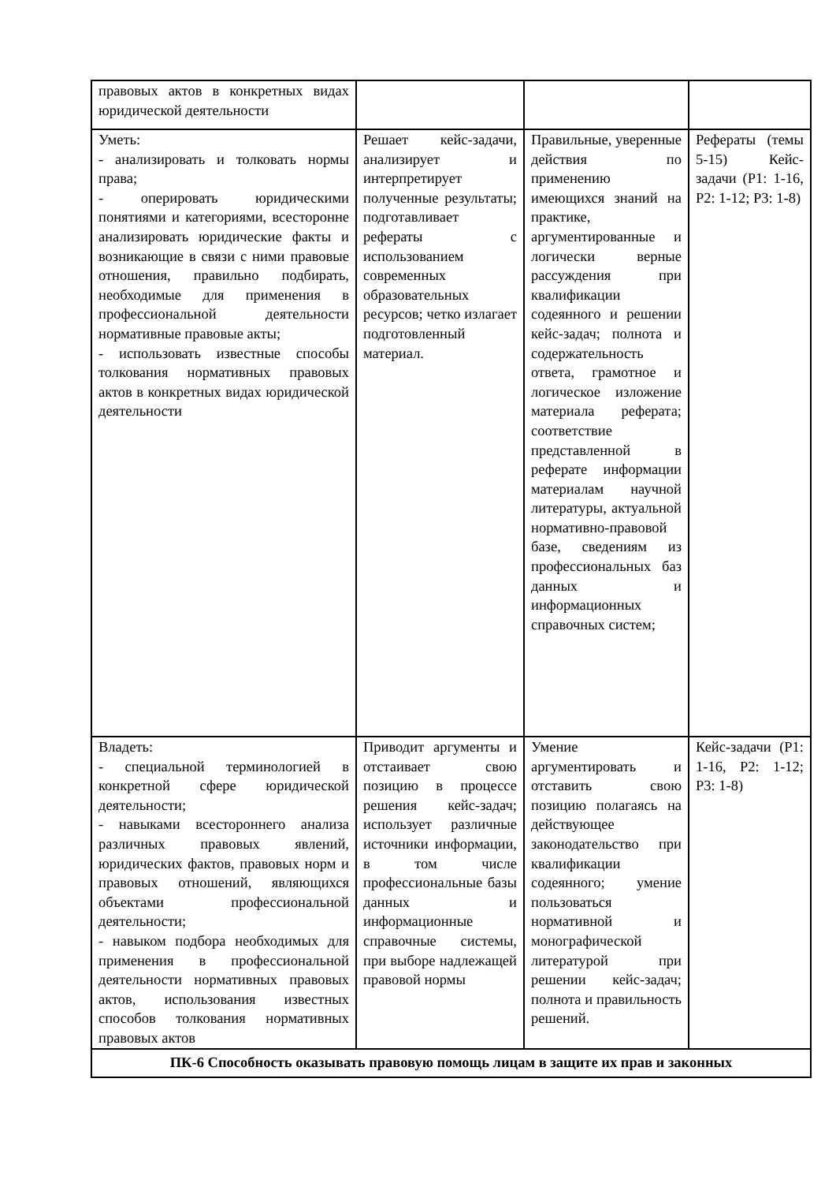| правовых актов в конкретных видах юридической деятельности | | | |
| Уметь: - анализировать и толковать нормы права; - оперировать юридическими понятиями и категориями, всесторонне анализировать юридические факты и возникающие в связи с ними правовые отношения, правильно подбирать, необходимые для применения в профессиональной деятельности нормативные правовые акты; - использовать известные способы толкования нормативных правовых актов в конкретных видах юридической деятельности | Решает кейс-задачи, анализирует и интерпретирует полученные результаты; подготавливает рефераты с использованием современных образовательных ресурсов; четко излагает подготовленный материал. | Правильные, уверенные действия по применению имеющихся знаний на практике, аргументированные и логически верные рассуждения при квалификации содеянного и решении кейс-задач; полнота и содержательность ответа, грамотное и логическое изложение материала реферата; соответствие представленной в реферате информации материалам научной литературы, актуальной нормативно-правовой базе, сведениям из профессиональных баз данных и информационных справочных систем; | Рефераты (темы 5-15) Кейс-задачи (Р1: 1-16, Р2: 1-12; Р3: 1-8) |
| Владеть: - специальной терминологией в конкретной сфере юридической деятельности; - навыками всестороннего анализа различных правовых явлений, юридических фактов, правовых норм и правовых отношений, являющихся объектами профессиональной деятельности; - навыком подбора необходимых для применения в профессиональной деятельности нормативных правовых актов, использования известных способов толкования нормативных правовых актов | Приводит аргументы и отстаивает свою позицию в процессе решения кейс-задач; использует различные источники информации, в том числе профессиональные базы данных и информационные справочные системы, при выборе надлежащей правовой нормы | Умение аргументировать и отставить свою позицию полагаясь на действующее законодательство при квалификации содеянного; умение пользоваться нормативной и монографической литературой при решении кейс-задач; полнота и правильность решений. | Кейс-задачи (Р1: 1-16, Р2: 1-12; Р3: 1-8) |
| ПК-6 Способность оказывать правовую помощь лицам в защите их прав и законных | | | |